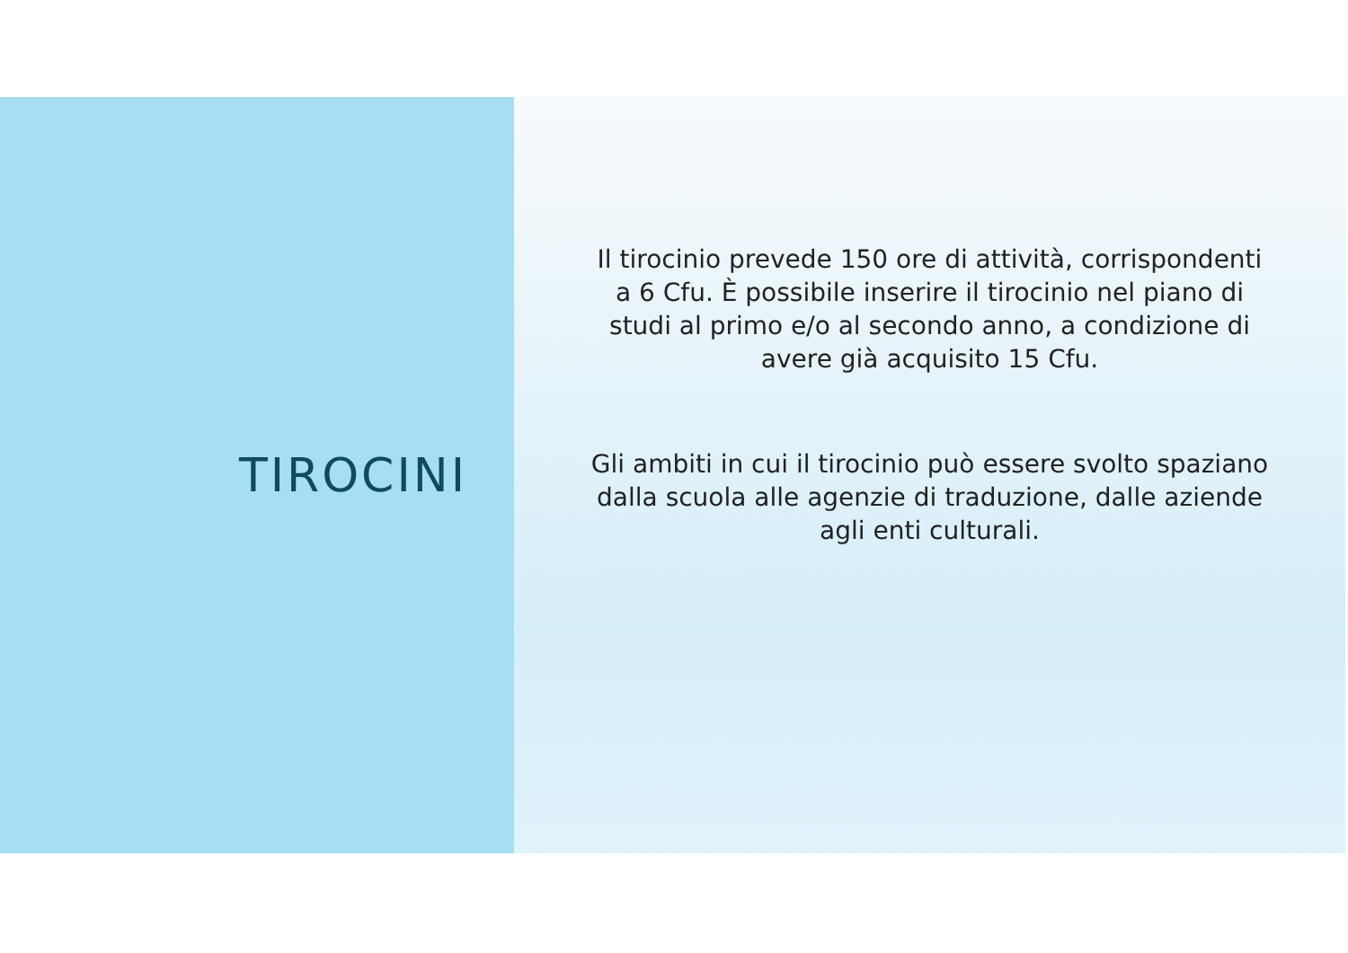TIROCINI
Il tirocinio prevede 150 ore di attività, corrispondenti a 6 Cfu. È possibile inserire il tirocinio nel piano di studi al primo e/o al secondo anno, a condizione di avere già acquisito 15 Cfu.
Gli ambiti in cui il tirocinio può essere svolto spaziano dalla scuola alle agenzie di traduzione, dalle aziende agli enti culturali.